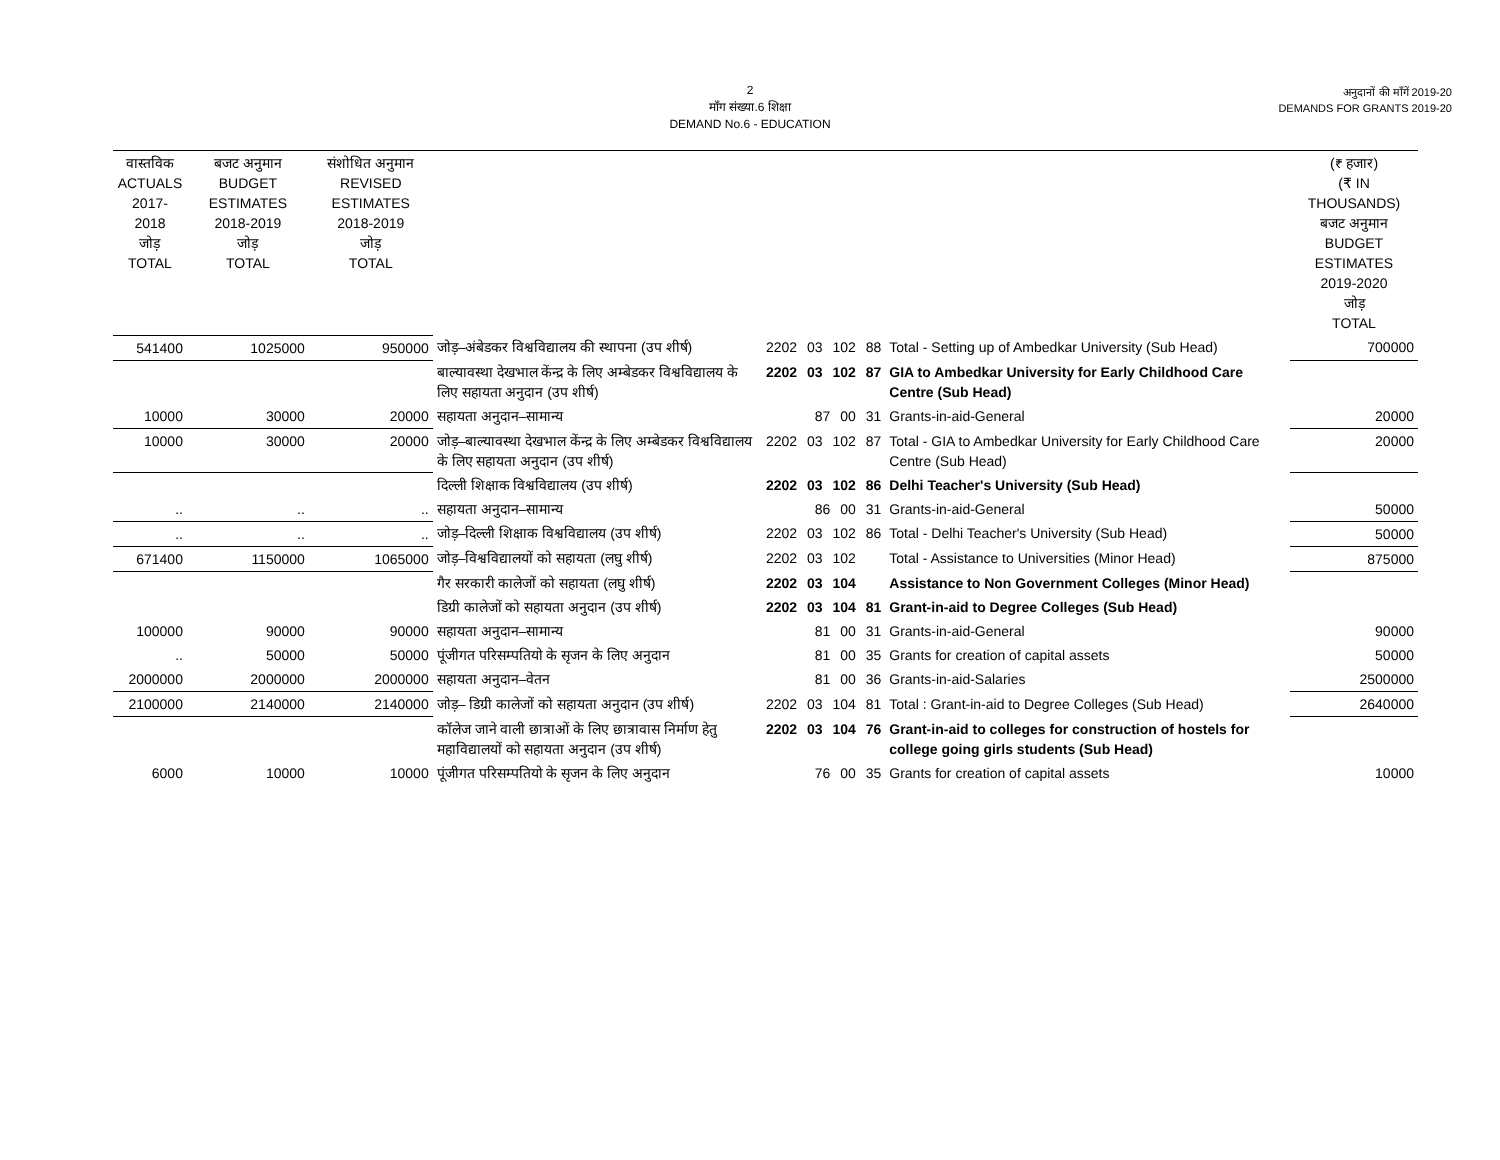2
माँग संख्या.6 शिक्षा
DEMAND No.6 - EDUCATION
अनुदानों की माँगें 2019-20
DEMANDS FOR GRANTS 2019-20
| वास्तविक ACTUALS 2017-2018 जोड़ TOTAL | बजट अनुमान BUDGET ESTIMATES 2018-2019 जोड़ TOTAL | संशोधित अनुमान REVISED ESTIMATES 2018-2019 जोड़ TOTAL | | | | (₹ हजार) (₹ IN THOUSANDS) बजट अनुमान BUDGET ESTIMATES 2019-2020 जोड़ TOTAL |
| --- | --- | --- | --- | --- | --- | --- |
| 541400 | 1025000 | 950000 | जोड़–अंबेडकर विश्वविद्यालय की स्थापना (उप शीर्ष) | 2202 03 102 88 | Total - Setting up of Ambedkar University (Sub Head) | 700000 |
| | | | बाल्यावस्था देखभाल केंन्द्र के लिए अम्बेडकर विश्वविद्यालय के लिए सहायता अनुदान (उप शीर्ष) | 2202 03 102 87 | GIA to Ambedkar University for Early Childhood Care Centre (Sub Head) | |
| 10000 | 30000 | 20000 | सहायता अनुदान–सामान्य | 87 00 31 | Grants-in-aid-General | 20000 |
| 10000 | 30000 | 20000 | जोड़–बाल्यावस्था देखभाल केंन्द्र के लिए अम्बेडकर विश्वविद्यालय के लिए सहायता अनुदान (उप शीर्ष) | 2202 03 102 87 | Total - GIA to Ambedkar University for Early Childhood Care Centre (Sub Head) | 20000 |
| | | | दिल्ली शिक्षाक विश्वविद्यालय (उप शीर्ष) | 2202 03 102 86 | Delhi Teacher's University (Sub Head) | |
| .. | .. | .. | सहायता अनुदान–सामान्य | 86 00 31 | Grants-in-aid-General | 50000 |
| .. | .. | .. | जोड़–दिल्ली शिक्षाक विश्वविद्यालय (उप शीर्ष) | 2202 03 102 86 | Total - Delhi Teacher's University (Sub Head) | 50000 |
| 671400 | 1150000 | 1065000 | जोड़–विश्वविद्यालयों को सहायता (लघु शीर्ष) | 2202 03 102 | Total - Assistance to Universities (Minor Head) | 875000 |
| | | | गैर सरकारी कालेजों को सहायता (लघु शीर्ष) | 2202 03 104 | Assistance to Non Government Colleges (Minor Head) | |
| | | | डिग्री कालेजों को सहायता अनुदान (उप शीर्ष) | 2202 03 104 81 | Grant-in-aid to Degree Colleges (Sub Head) | |
| 100000 | 90000 | 90000 | सहायता अनुदान–सामान्य | 81 00 31 | Grants-in-aid-General | 90000 |
| .. | 50000 | 50000 | पूंजीगत परिसम्पतियो के सृजन के लिए अनुदान | 81 00 35 | Grants for creation of capital assets | 50000 |
| 2000000 | 2000000 | 2000000 | सहायता अनुदान–वेतन | 81 00 36 | Grants-in-aid-Salaries | 2500000 |
| 2100000 | 2140000 | 2140000 | जोड़– डिग्री कालेजों को सहायता अनुदान (उप शीर्ष) | 2202 03 104 81 | Total : Grant-in-aid to Degree Colleges (Sub Head) | 2640000 |
| | | | कॉलेज जाने वाली छात्राओं के लिए छात्रावास निर्माण हेतु महाविद्यालयों को सहायता अनुदान (उप शीर्ष) | 2202 03 104 76 | Grant-in-aid to colleges for construction of hostels for college going girls students (Sub Head) | |
| 6000 | 10000 | 10000 | पूंजीगत परिसम्पतियो के सृजन के लिए अनुदान | 76 00 35 | Grants for creation of capital assets | 10000 |